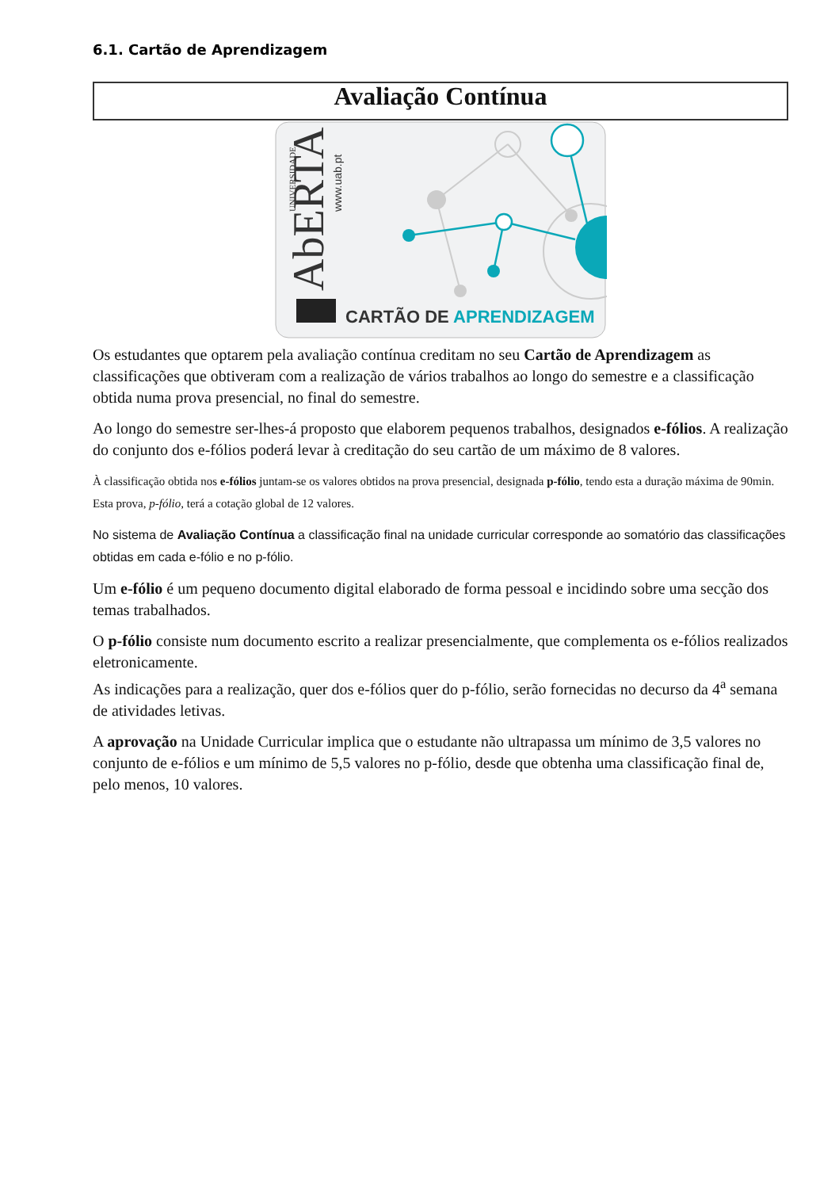6.1. Cartão de Aprendizagem
Avaliação Contínua
AbERTA
UNIVERSIDADE
www.uab.pt
CARTÃO DE APRENDIZAGEM
Os estudantes que optarem pela avaliação contínua creditam no seu Cartão de Aprendizagem as classificações que obtiveram com a realização de vários trabalhos ao longo do semestre e a classificação obtida numa prova presencial, no final do semestre.
Ao longo do semestre ser-lhes-á proposto que elaborem pequenos trabalhos, designados e-fólios. A realização do conjunto dos e-fólios poderá levar à creditação do seu cartão de um máximo de 8 valores.
À classificação obtida nos e-fólios juntam-se os valores obtidos na prova presencial, designada p-fólio, tendo esta a duração máxima de 90min. Esta prova, p-fólio, terá a cotação global de 12 valores.
No sistema de Avaliação Contínua a classificação final na unidade curricular corresponde ao somatório das classificações obtidas em cada e-fólio e no p-fólio.
Um e-fólio é um pequeno documento digital elaborado de forma pessoal e incidindo sobre uma secção dos temas trabalhados.
O p-fólio consiste num documento escrito a realizar presencialmente, que complementa os e-fólios realizados eletronicamente.
As indicações para a realização, quer dos e-fólios quer do p-fólio, serão fornecidas no decurso da 4<sup>a</sup> semana de atividades letivas.
A aprovação na Unidade Curricular implica que o estudante não ultrapassa um mínimo de 3,5 valores no conjunto de e-fólios e um mínimo de 5,5 valores no p-fólio, desde que obtenha uma classificação final de, pelo menos, 10 valores.